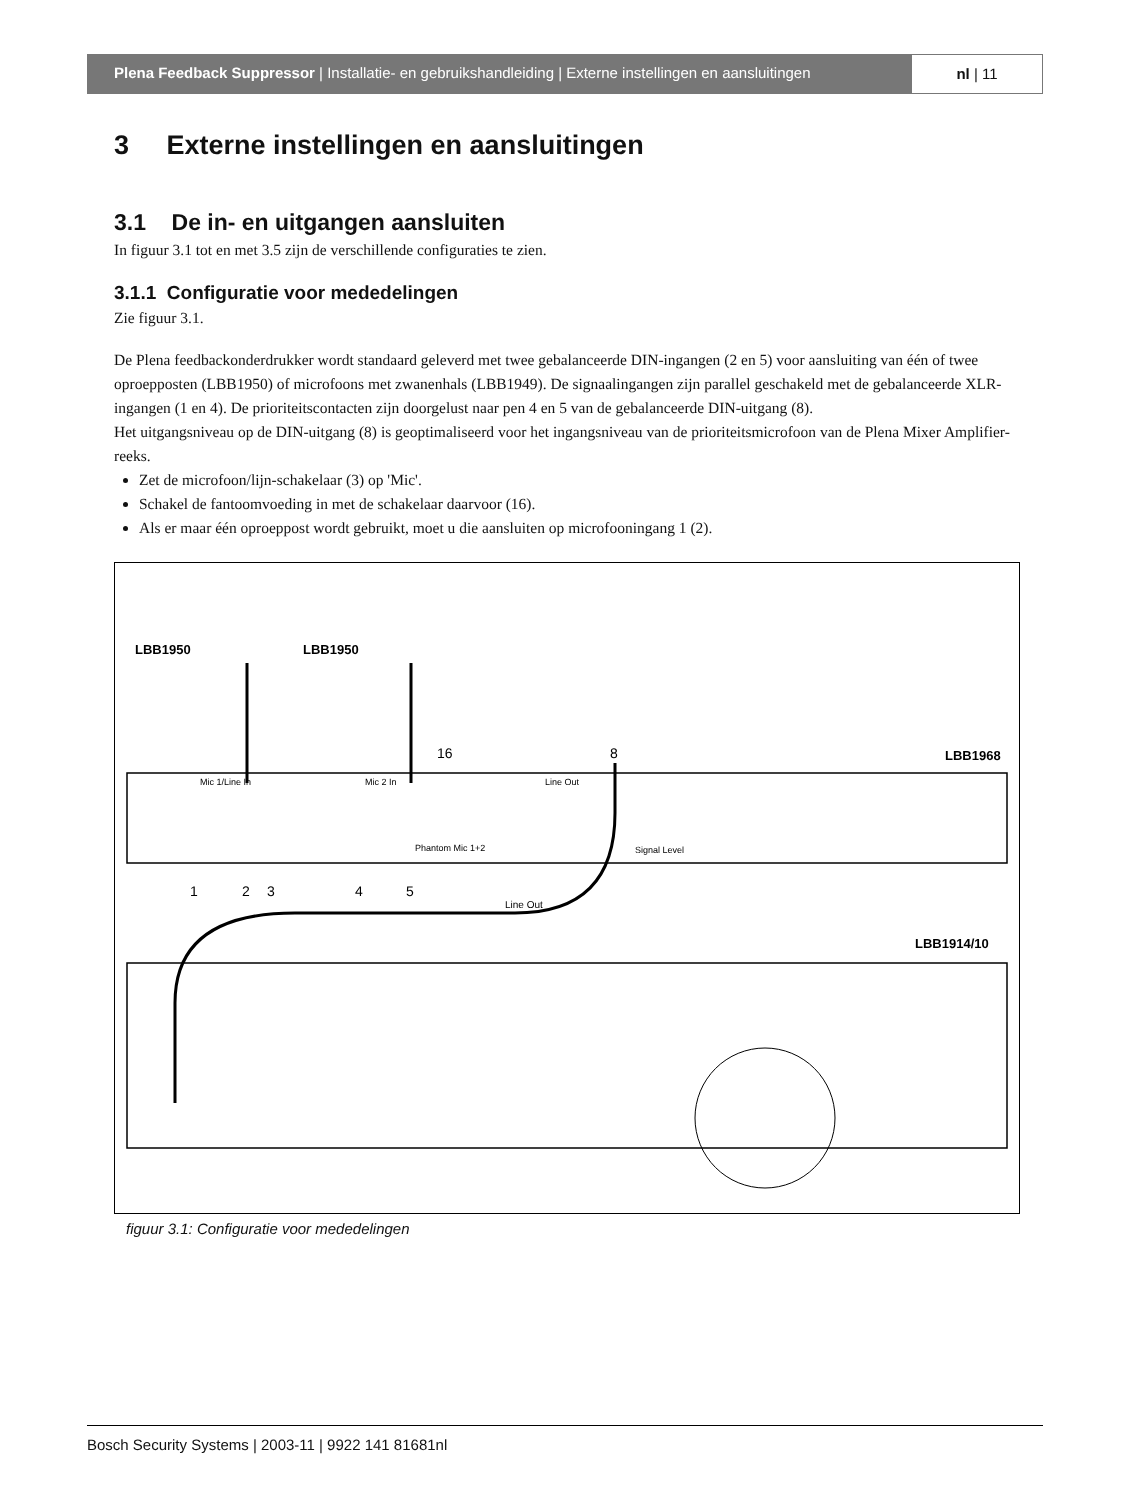Plena Feedback Suppressor | Installatie- en gebruikshandleiding | Externe instellingen en aansluitingen
nl | 11
3 Externe instellingen en aansluitingen
3.1 De in- en uitgangen aansluiten
In figuur 3.1 tot en met 3.5 zijn de verschillende configuraties te zien.
3.1.1 Configuratie voor mededelingen
Zie figuur 3.1.
De Plena feedbackonderdrukker wordt standaard geleverd met twee gebalanceerde DIN-ingangen (2 en 5) voor aansluiting van één of twee oproepposten (LBB1950) of microfoons met zwanenhals (LBB1949). De signaalingangen zijn parallel geschakeld met de gebalanceerde XLR-ingangen (1 en 4). De prioriteitscontacten zijn doorgelust naar pen 4 en 5 van de gebalanceerde DIN-uitgang (8).
Het uitgangsniveau op de DIN-uitgang (8) is geoptimaliseerd voor het ingangsniveau van de prioriteitsmicrofoon van de Plena Mixer Amplifier-reeks.
Zet de microfoon/lijn-schakelaar (3) op 'Mic'.
Schakel de fantoomvoeding in met de schakelaar daarvoor (16).
Als er maar één oproeppost wordt gebruikt, moet u die aansluiten op microfooningang 1 (2).
LBB1950
LBB1950
LBB1968
LBB1914/10
16
8
1
2
3
4
5
Line Out
Mic 1/Line In
Mic 2 In
Line Out
Phantom Mic 1+2
Signal Level
figuur 3.1: Configuratie voor mededelingen
Bosch Security Systems | 2003-11 | 9922 141 81681nl